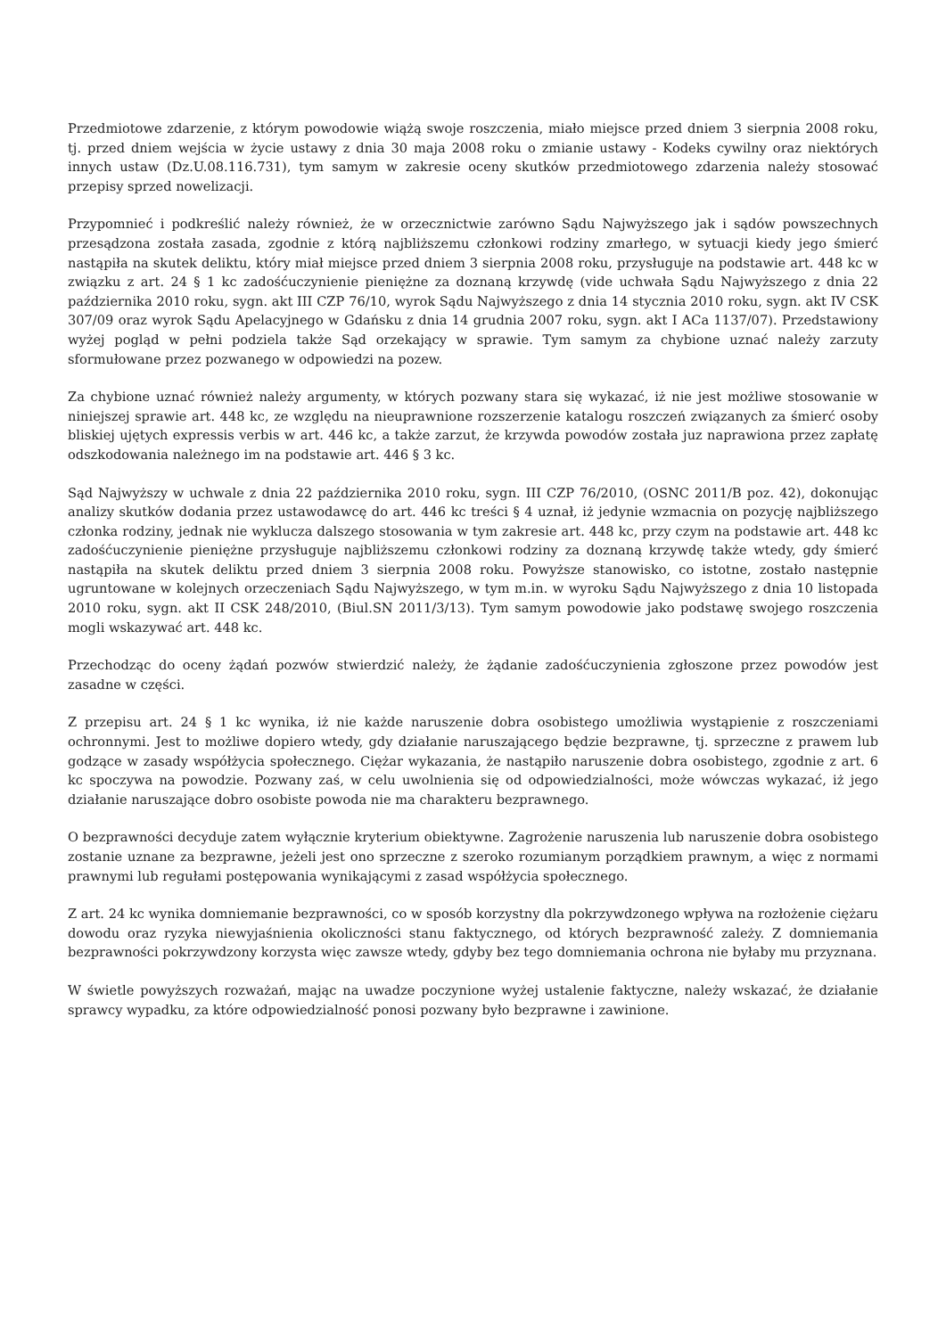Przedmiotowe zdarzenie, z którym powodowie wiążą swoje roszczenia, miało miejsce przed dniem 3 sierpnia 2008 roku, tj. przed dniem wejścia w życie ustawy z dnia 30 maja 2008 roku o zmianie ustawy - Kodeks cywilny oraz niektórych innych ustaw (Dz.U.08.116.731), tym samym w zakresie oceny skutków przedmiotowego zdarzenia należy stosować przepisy sprzed nowelizacji.
Przypomnieć i podkreślić należy również, że w orzecznictwie zarówno Sądu Najwyższego jak i sądów powszechnych przesądzona została zasada, zgodnie z którą najbliższemu członkowi rodziny zmarłego, w sytuacji kiedy jego śmierć nastąpiła na skutek deliktu, który miał miejsce przed dniem 3 sierpnia 2008 roku, przysługuje na podstawie art. 448 kc w związku z art. 24 § 1 kc zadośćuczynienie pieniężne za doznaną krzywdę (vide uchwała Sądu Najwyższego z dnia 22 października 2010 roku, sygn. akt III CZP 76/10, wyrok Sądu Najwyższego z dnia 14 stycznia 2010 roku, sygn. akt IV CSK 307/09 oraz wyrok Sądu Apelacyjnego w Gdańsku z dnia 14 grudnia 2007 roku, sygn. akt I ACa 1137/07). Przedstawiony wyżej pogląd w pełni podziela także Sąd orzekający w sprawie. Tym samym za chybione uznać należy zarzuty sformułowane przez pozwanego w odpowiedzi na pozew.
Za chybione uznać również należy argumenty, w których pozwany stara się wykazać, iż nie jest możliwe stosowanie w niniejszej sprawie art. 448 kc, ze względu na nieuprawnione rozszerzenie katalogu roszczeń związanych za śmierć osoby bliskiej ujętych expressis verbis w art. 446 kc, a także zarzut, że krzywda powodów została juz naprawiona przez zapłatę odszkodowania należnego im na podstawie art. 446 § 3 kc.
Sąd Najwyższy w uchwale z dnia 22 października 2010 roku, sygn. III CZP 76/2010, (OSNC 2011/B poz. 42), dokonując analizy skutków dodania przez ustawodawcę do art. 446 kc treści § 4 uznał, iż jedynie wzmacnia on pozycję najbliższego członka rodziny, jednak nie wyklucza dalszego stosowania w tym zakresie art. 448 kc, przy czym na podstawie art. 448 kc zadośćuczynienie pieniężne przysługuje najbliższemu członkowi rodziny za doznaną krzywdę także wtedy, gdy śmierć nastąpiła na skutek deliktu przed dniem 3 sierpnia 2008 roku. Powyższe stanowisko, co istotne, zostało następnie ugruntowane w kolejnych orzeczeniach Sądu Najwyższego, w tym m.in. w wyroku Sądu Najwyższego z dnia 10 listopada 2010 roku, sygn. akt II CSK 248/2010, (Biul.SN 2011/3/13). Tym samym powodowie jako podstawę swojego roszczenia mogli wskazywać art. 448 kc.
Przechodząc do oceny żądań pozwów stwierdzić należy, że żądanie zadośćuczynienia zgłoszone przez powodów jest zasadne w części.
Z przepisu art. 24 § 1 kc wynika, iż nie każde naruszenie dobra osobistego umożliwia wystąpienie z roszczeniami ochronnymi. Jest to możliwe dopiero wtedy, gdy działanie naruszającego będzie bezprawne, tj. sprzeczne z prawem lub godzące w zasady współżycia społecznego. Ciężar wykazania, że nastąpiło naruszenie dobra osobistego, zgodnie z art. 6 kc spoczywa na powodzie. Pozwany zaś, w celu uwolnienia się od odpowiedzialności, może wówczas wykazać, iż jego działanie naruszające dobro osobiste powoda nie ma charakteru bezprawnego.
O bezprawności decyduje zatem wyłącznie kryterium obiektywne. Zagrożenie naruszenia lub naruszenie dobra osobistego zostanie uznane za bezprawne, jeżeli jest ono sprzeczne z szeroko rozumianym porządkiem prawnym, a więc z normami prawnymi lub regułami postępowania wynikającymi z zasad współżycia społecznego.
Z art. 24 kc wynika domniemanie bezprawności, co w sposób korzystny dla pokrzywdzonego wpływa na rozłożenie ciężaru dowodu oraz ryzyka niewyjaśnienia okoliczności stanu faktycznego, od których bezprawność zależy. Z domniemania bezprawności pokrzywdzony korzysta więc zawsze wtedy, gdyby bez tego domniemania ochrona nie byłaby mu przyznana.
W świetle powyższych rozważań, mając na uwadze poczynione wyżej ustalenie faktyczne, należy wskazać, że działanie sprawcy wypadku, za które odpowiedzialność ponosi pozwany było bezprawne i zawinione.